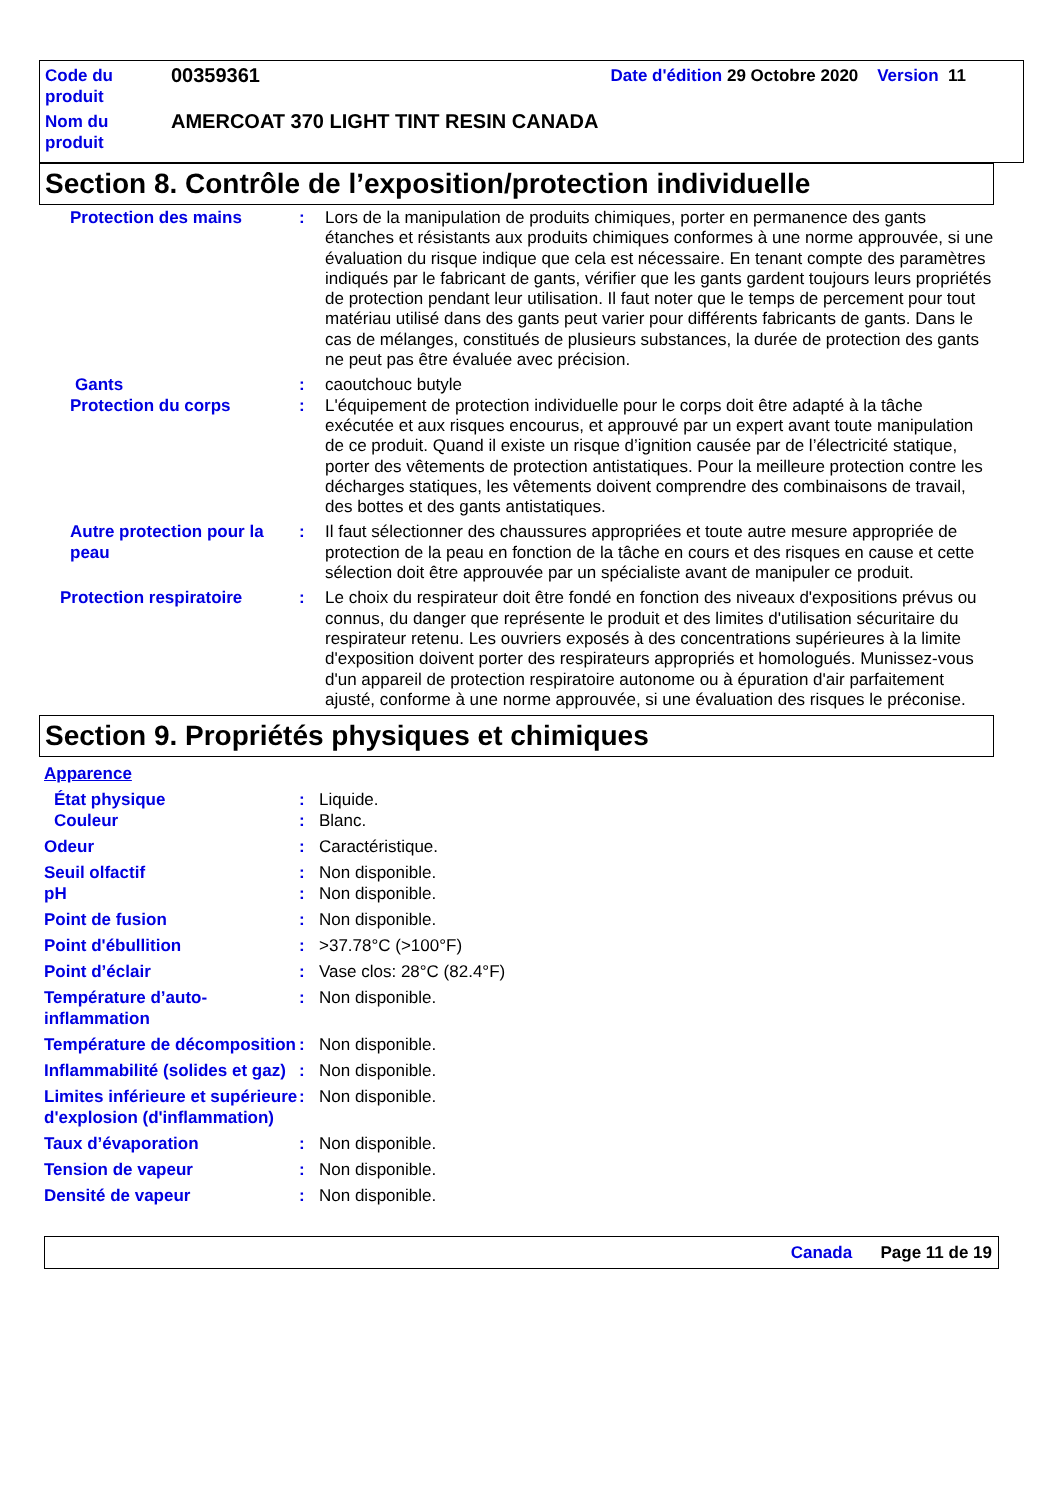| Code du produit | 00359361 | Date d'édition 29 Octobre 2020 Version 11 |
| Nom du produit | AMERCOAT 370 LIGHT TINT RESIN CANADA | |
Section 8. Contrôle de l’exposition/protection individuelle
Protection des mains : Lors de la manipulation de produits chimiques, porter en permanence des gants étanches et résistants aux produits chimiques conformes à une norme approuvée, si une évaluation du risque indique que cela est nécessaire. En tenant compte des paramètres indiqués par le fabricant de gants, vérifier que les gants gardent toujours leurs propriétés de protection pendant leur utilisation. Il faut noter que le temps de percement pour tout matériau utilisé dans des gants peut varier pour différents fabricants de gants. Dans le cas de mélanges, constitués de plusieurs substances, la durée de protection des gants ne peut pas être évaluée avec précision.
Gants : caoutchouc butyle
Protection du corps : L'équipement de protection individuelle pour le corps doit être adapté à la tâche exécutée et aux risques encourus, et approuvé par un expert avant toute manipulation de ce produit. Quand il existe un risque d’ignition causée par de l’électricité statique, porter des vêtements de protection antistatiques. Pour la meilleure protection contre les décharges statiques, les vêtements doivent comprendre des combinaisons de travail, des bottes et des gants antistatiques.
Autre protection pour la peau
: Il faut sélectionner des chaussures appropriées et toute autre mesure appropriée de protection de la peau en fonction de la tâche en cours et des risques en cause et cette sélection doit être approuvée par un spécialiste avant de manipuler ce produit.
Protection respiratoire : Le choix du respirateur doit être fondé en fonction des niveaux d'expositions prévus ou connus, du danger que représente le produit et des limites d'utilisation sécuritaire du respirateur retenu. Les ouvriers exposés à des concentrations supérieures à la limite d'exposition doivent porter des respirateurs appropriés et homologués. Munissez-vous d'un appareil de protection respiratoire autonome ou à épuration d'air parfaitement ajusté, conforme à une norme approuvée, si une évaluation des risques le préconise.
Section 9. Propriétés physiques et chimiques
Apparence
État physique : Liquide.
Couleur : Blanc.
Odeur : Caractéristique.
Seuil olfactif : Non disponible.
pH : Non disponible.
Point de fusion : Non disponible.
Point d'ébullition : >37.78°C (>100°F)
Point d’éclair : Vase clos: 28°C (82.4°F)
Température d’auto-inflammation
: Non disponible.
Température de décomposition
: Non disponible.
Inflammabilité (solides et gaz)
: Non disponible.
Limites inférieure et supérieure d'explosion (d'inflammation)
: Non disponible.
Taux d’évaporation : Non disponible.
Tension de vapeur : Non disponible.
Densité de vapeur : Non disponible.
Canada Page 11 de 19